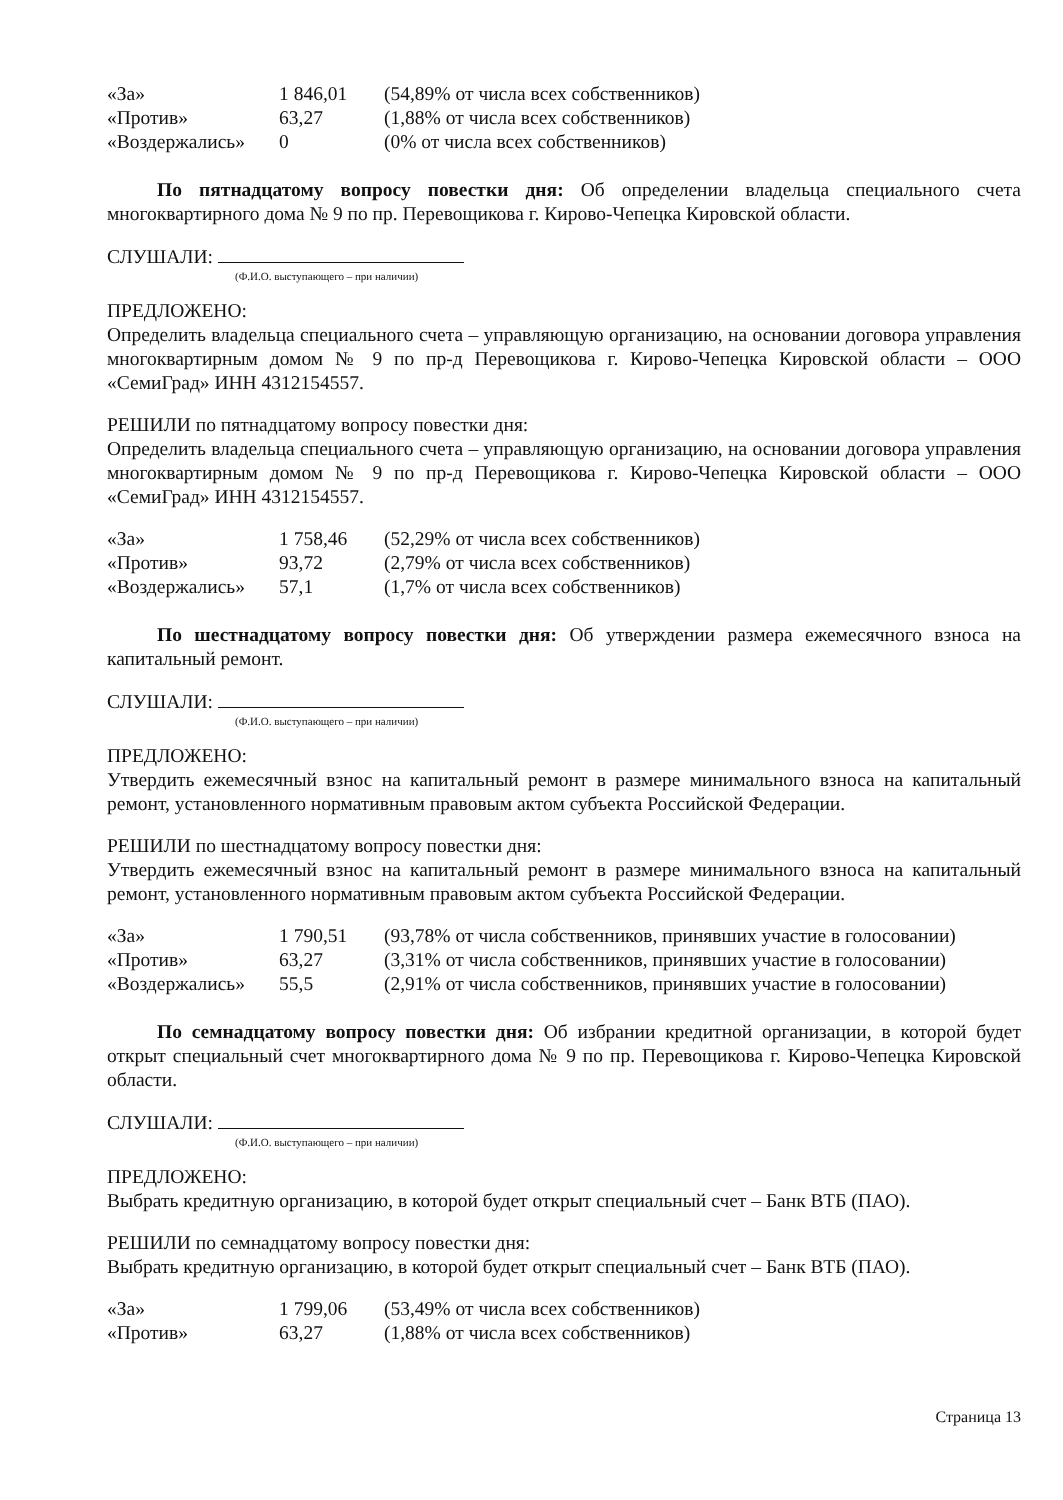| «За» | 1 846,01 | (54,89% от числа всех собственников) |
| «Против» | 63,27 | (1,88% от числа всех собственников) |
| «Воздержались» | 0 | (0% от числа всех собственников) |
По пятнадцатому вопросу повестки дня: Об определении владельца специального счета многоквартирного дома № 9 по пр. Перевощикова г. Кирово-Чепецка Кировской области.
СЛУШАЛИ:
(Ф.И.О. выступающего – при наличии)
ПРЕДЛОЖЕНО:
Определить владельца специального счета – управляющую организацию, на основании договора управления многоквартирным домом № 9 по пр-д Перевощикова г. Кирово-Чепецка Кировской области – ООО «СемиГрад» ИНН 4312154557.
РЕШИЛИ по пятнадцатому вопросу повестки дня:
Определить владельца специального счета – управляющую организацию, на основании договора управления многоквартирным домом № 9 по пр-д Перевощикова г. Кирово-Чепецка Кировской области – ООО «СемиГрад» ИНН 4312154557.
| «За» | 1 758,46 | (52,29% от числа всех собственников) |
| «Против» | 93,72 | (2,79% от числа всех собственников) |
| «Воздержались» | 57,1 | (1,7% от числа всех собственников) |
По шестнадцатому вопросу повестки дня: Об утверждении размера ежемесячного взноса на капитальный ремонт.
СЛУШАЛИ:
(Ф.И.О. выступающего – при наличии)
ПРЕДЛОЖЕНО:
Утвердить ежемесячный взнос на капитальный ремонт в размере минимального взноса на капитальный ремонт, установленного нормативным правовым актом субъекта Российской Федерации.
РЕШИЛИ по шестнадцатому вопросу повестки дня:
Утвердить ежемесячный взнос на капитальный ремонт в размере минимального взноса на капитальный ремонт, установленного нормативным правовым актом субъекта Российской Федерации.
| «За» | 1 790,51 | (93,78% от числа собственников, принявших участие в голосовании) |
| «Против» | 63,27 | (3,31% от числа собственников, принявших участие в голосовании) |
| «Воздержались» | 55,5 | (2,91% от числа собственников, принявших участие в голосовании) |
По семнадцатому вопросу повестки дня: Об избрании кредитной организации, в которой будет открыт специальный счет многоквартирного дома № 9 по пр. Перевощикова г. Кирово-Чепецка Кировской области.
СЛУШАЛИ:
(Ф.И.О. выступающего – при наличии)
ПРЕДЛОЖЕНО:
Выбрать кредитную организацию, в которой будет открыт специальный счет – Банк ВТБ (ПАО).
РЕШИЛИ по семнадцатому вопросу повестки дня:
Выбрать кредитную организацию, в которой будет открыт специальный счет – Банк ВТБ (ПАО).
| «За» | 1 799,06 | (53,49% от числа всех собственников) |
| «Против» | 63,27 | (1,88% от числа всех собственников) |
Страница 13